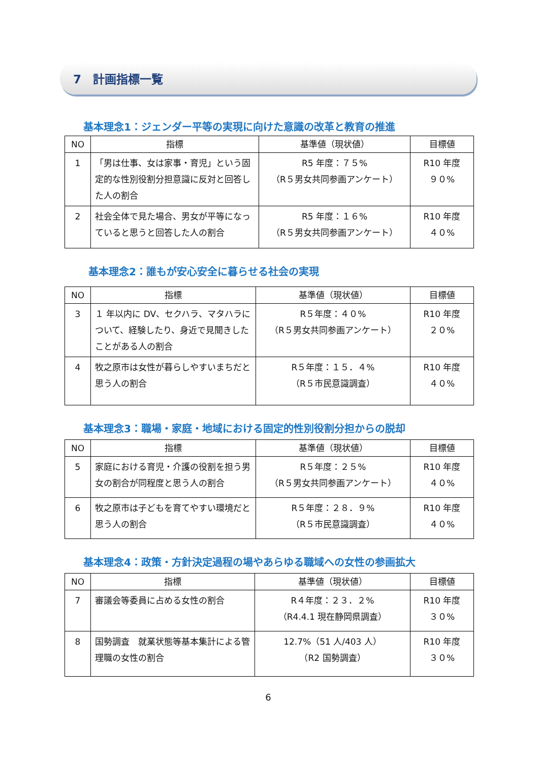7　計画指標一覧
基本理念1：ジェンダー平等の実現に向けた意識の改革と教育の推進
| NO | 指標 | 基準値（現状値） | 目標値 |
| --- | --- | --- | --- |
| 1 | 「男は仕事、女は家事・育児」という固定的な性別役割分担意識に反対と回答した人の割合 | R5 年度：７５% （R５男女共同参画アンケート） | R10 年度 ９０% |
| 2 | 社会全体で見た場合、男女が平等になっていると思うと回答した人の割合 | R5 年度：１６% （R５男女共同参画アンケート） | R10 年度 ４０% |
基本理念2：誰もが安心安全に暮らせる社会の実現
| NO | 指標 | 基準値（現状値） | 目標値 |
| --- | --- | --- | --- |
| 3 | １ 年以内に DV、セクハラ、マタハラについて、経験したり、身近で見聞きしたことがある人の割合 | R５年度：４０% （R５男女共同参画アンケート） | R10 年度 ２０% |
| 4 | 牧之原市は女性が暮らしやすいまちだと思う人の割合 | R５年度：１５．４% （R５市民意識調査） | R10 年度 ４０% |
基本理念3：職場・家庭・地域における固定的性別役割分担からの脱却
| NO | 指標 | 基準値（現状値） | 目標値 |
| --- | --- | --- | --- |
| 5 | 家庭における育児・介護の役割を担う男女の割合が同程度と思う人の割合 | R５年度：２５% （R５男女共同参画アンケート） | R10 年度 ４０% |
| 6 | 牧之原市は子どもを育てやすい環境だと思う人の割合 | R５年度：２８．９% （R５市民意識調査） | R10 年度 ４０% |
基本理念4：政策・方針決定過程の場やあらゆる職域への女性の参画拡大
| NO | 指標 | 基準値（現状値） | 目標値 |
| --- | --- | --- | --- |
| 7 | 審議会等委員に占める女性の割合 | R４年度：２３．２% （R4.4.1 現在静岡県調査） | R10 年度 ３０% |
| 8 | 国勢調査 就業状態等基本集計による管理職の女性の割合 | 12.7%（51 人/403 人） （R2 国勢調査） | R10 年度 ３０% |
6